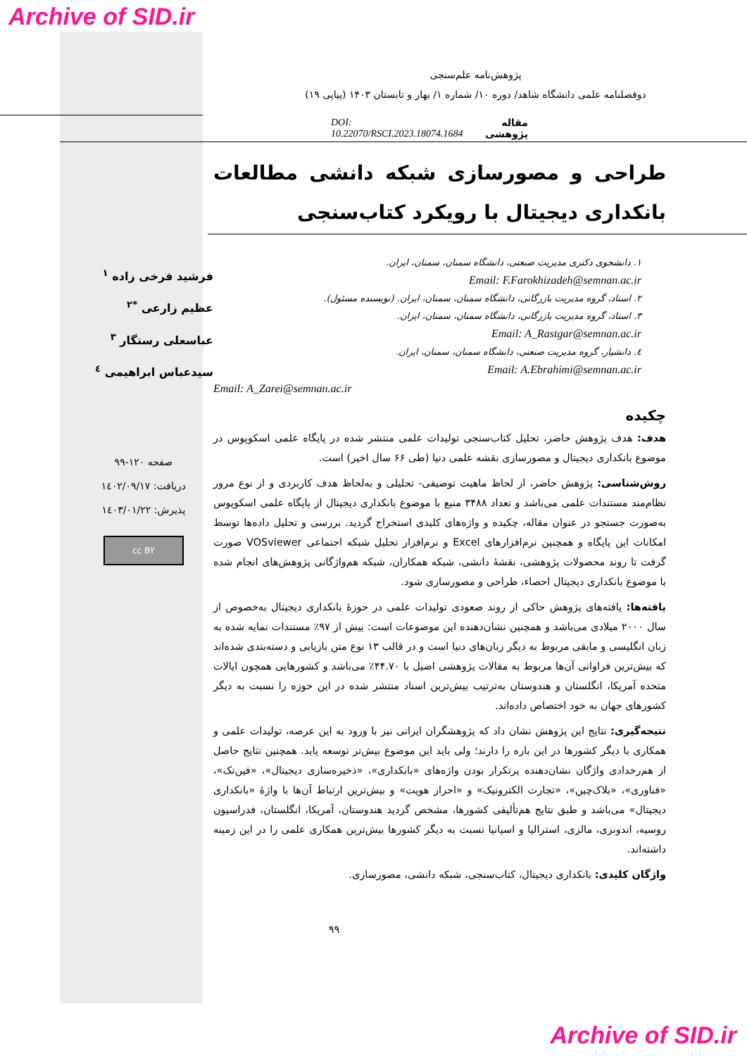Archive of SID.ir
پژوهش‌نامه علم‌سنجی
دوفصلنامه علمی دانشگاه شاهد/ دوره ۱۰/ شماره ۱/ بهار و تابستان ۱۴۰۳ (پیاپی ۱۹)
مقاله پژوهشی DOI: 10.22070/RSCI.2023.18074.1684
طراحی و مصورسازی شبکه دانشی مطالعات بانکداری دیجیتال با رویکرد کتاب‌سنجی
۱. دانشجوی دکتری مدیریت صنعتی، دانشگاه سمنان، سمنان، ایران.
Email: F.Farokhizadeh@semnan.ac.ir
۲. استاد، گروه مدیریت بازرگانی، دانشگاه سمنان، سمنان، ایران. (نویسنده مسئول).
۳. استاد، گروه مدیریت بازرگانی، دانشگاه سمنان، سمنان، ایران.
Email: A_Rastgar@semnan.ac.ir
٤. دانشیار، گروه مدیریت صنعتی، دانشگاه سمنان، سمنان، ایران.
Email: A.Ebrahimi@semnan.ac.ir
Email: A_Zarei@semnan.ac.ir
چکیده
هدف: هدف پژوهش حاضر، تحلیل کتاب‌سنجی تولیدات علمی منتشر شده در پایگاه علمی اسکوپوس در موضوع بانکداری دیجیتال و مصورسازی نقشه علمی دنیا (طی ۶۶ سال اخیر) است.
روش‌شناسی: پژوهش حاضر، از لحاظ ماهیت توصیفی- تحلیلی و به‌لحاظ هدف کاربردی و از نوع مرور نظام‌مند مستندات علمی می‌باشد و تعداد ۳۴۸۸ منبع با موضوع بانکداری دیجیتال از پایگاه علمی اسکوپوس به‌صورت جستجو در عنوان مقاله، چکیده و واژه‌های کلیدی استخراج گردید. بررسی و تحلیل داده‌ها توسط امکانات این پایگاه و همچنین نرم‌افزارهای Excel و نرم‌افزار تحلیل شبکه اجتماعی VOSviewer صورت گرفت تا روند محصولات پژوهشی، نقشهٔ دانشی، شبکه همکاران، شبکه هم‌واژگانی پژوهش‌های انجام شده با موضوع بانکداری دیجیتال احصاء، طراحی و مصورسازی شود.
یافته‌ها: یافته‌های پژوهش حاکی از روند صعودی تولیدات علمی در حوزهٔ بانکداری دیجیتال به‌خصوص از سال ۲۰۰۰ میلادی می‌باشد و همچنین نشان‌دهنده این موضوعات است: بیش از ۹۷٪ مستندات نمایه شده به زبان انگلیسی و مابقی مربوط به دیگر زبان‌های دنیا است و در قالب ۱۳ نوع متن بازیابی و دسته‌بندی شده‌اند که بیش‌ترین فراوانی آن‌ها مربوط به مقالات پژوهشی اصیل با ۴۴.۷۰٪ می‌باشد و کشورهایی همچون ایالات متحده آمریکا، انگلستان و هندوستان به‌ترتیب بیش‌ترین اسناد منتشر شده در این حوزه را نسبت به دیگر کشورهای جهان به خود اختصاص داده‌اند.
نتیجه‌گیری: نتایج این پژوهش نشان داد که پژوهشگران ایرانی نیز با ورود به این عرصه، تولیدات علمی و همکاری با دیگر کشورها در این باره را دارند؛ ولی باید این موضوع بیش‌تر توسعه یابد. همچنین نتایج حاصل از هم‌رخدادی واژگان نشان‌دهنده پرتکرار بودن واژه‌های «بانکداری»، «ذخیره‌سازی دیجیتال»، «فین‌تک»، «فناوری»، «بلاک‌چین»، «تجارت الکترونیک» و «احراز هویت» و بیش‌ترین ارتباط آن‌ها با واژهٔ «بانکداری دیجیتال» می‌باشد و طبق نتایج هم‌تألیفی کشورها، مشخص گردید هندوستان، آمریکا، انگلستان، فدراسیون روسیه، اندونزی، مالزی، استرالیا و اسپانیا نسبت به دیگر کشورها بیش‌ترین همکاری علمی را در این زمینه داشته‌اند.
واژگان کلیدی: بانکداری دیجیتال، کتاب‌سنجی، شبکه دانشی، مصورسازی.
۹۹
فرشید فرخی زاده <sup>۱</sup>
عظیم زارعی <sup>*۲</sup>
عباسعلی رستگار <sup>۳</sup>
سیدعباس ابراهیمی <sup>٤</sup>
صفحه ۱۲۰-۹۹
دریافت: ۱٤۰۲/۰۹/۱۷
پذیرش: ۱٤۰۳/۰۱/۲۲
cc BY
Archive of SID.ir